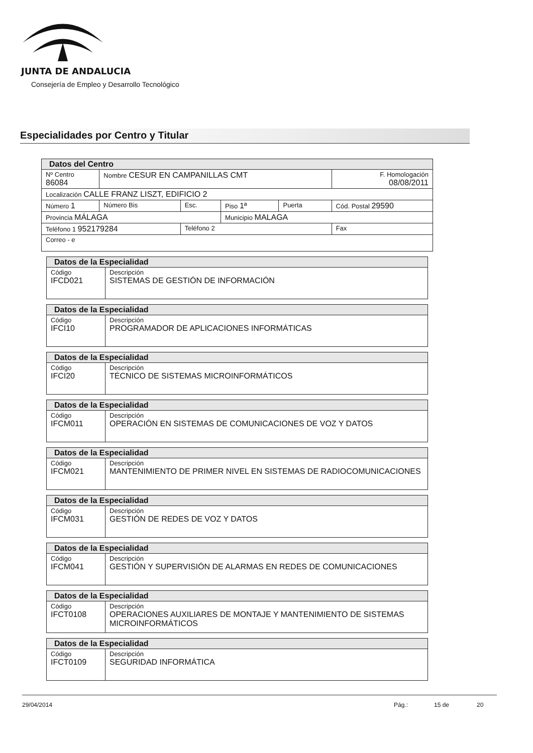JUNTA DE ANDALUCIA
Consejería de Empleo y Desarrollo Tecnológico
Especialidades por Centro y Titular
| Datos del Centro | | | | | | |
| Nº Centro 86084 | Nombre CESUR EN CAMPANILLAS CMT | | | | | F. Homologación 08/08/2011 |
| Localización CALLE FRANZ LISZT, EDIFICIO 2 | | | | | | |
| Número 1 | Número Bis | Esc. | Piso 1ª | Puerta | Cód. Postal 29590 | |
| Provincia MÁLAGA | | | Municipio MALAGA | | | |
| Teléfono 1 952179284 | | Teléfono 2 | | | | Fax |
| Correo - e | | | | | | |
| Datos de la Especialidad | |
| Código IFCD021 | Descripción SISTEMAS DE GESTIÓN DE INFORMACIÓN |
| Datos de la Especialidad | |
| Código IFCI10 | Descripción PROGRAMADOR DE APLICACIONES INFORMÁTICAS |
| Datos de la Especialidad | |
| Código IFCI20 | Descripción TÉCNICO DE SISTEMAS MICROINFORMÁTICOS |
| Datos de la Especialidad | |
| Código IFCM011 | Descripción OPERACIÓN EN SISTEMAS DE COMUNICACIONES DE VOZ Y DATOS |
| Datos de la Especialidad | |
| Código IFCM021 | Descripción MANTENIMIENTO DE PRIMER NIVEL EN SISTEMAS DE RADIOCOMUNICACIONES |
| Datos de la Especialidad | |
| Código IFCM031 | Descripción GESTIÓN DE REDES DE VOZ Y DATOS |
| Datos de la Especialidad | |
| Código IFCM041 | Descripción GESTIÓN Y SUPERVISIÓN DE ALARMAS EN REDES DE COMUNICACIONES |
| Datos de la Especialidad | |
| Código IFCT0108 | Descripción OPERACIONES AUXILIARES DE MONTAJE Y MANTENIMIENTO DE SISTEMAS MICROINFORMÁTICOS |
| Datos de la Especialidad | |
| Código IFCT0109 | Descripción SEGURIDAD INFORMÁTICA |
29/04/2014 Pág.: 15 de 20